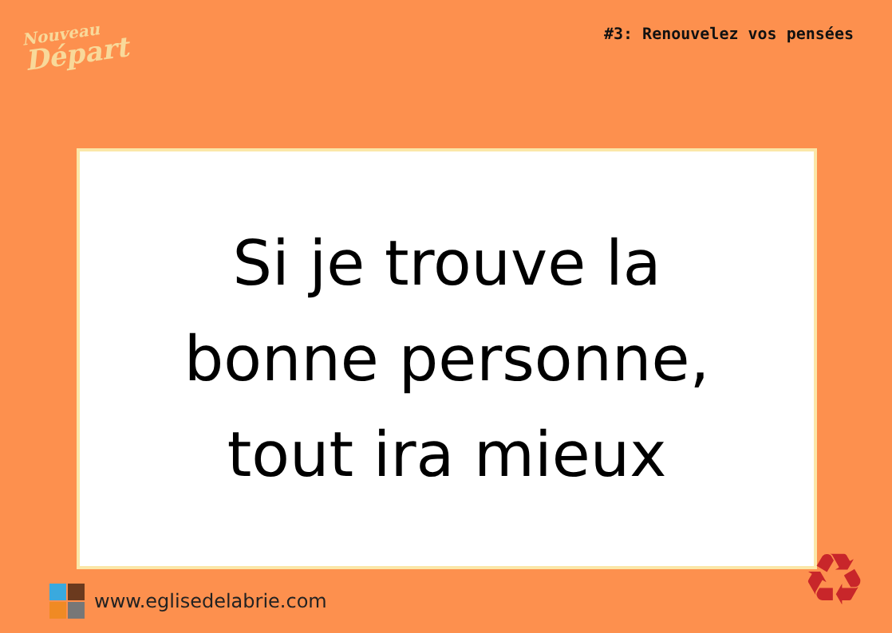Nouveau
Départ
#3: Renouvelez vos pensées
Si je trouve la
bonne personne,
tout ira mieux
www.eglisedelabrie.com ♻